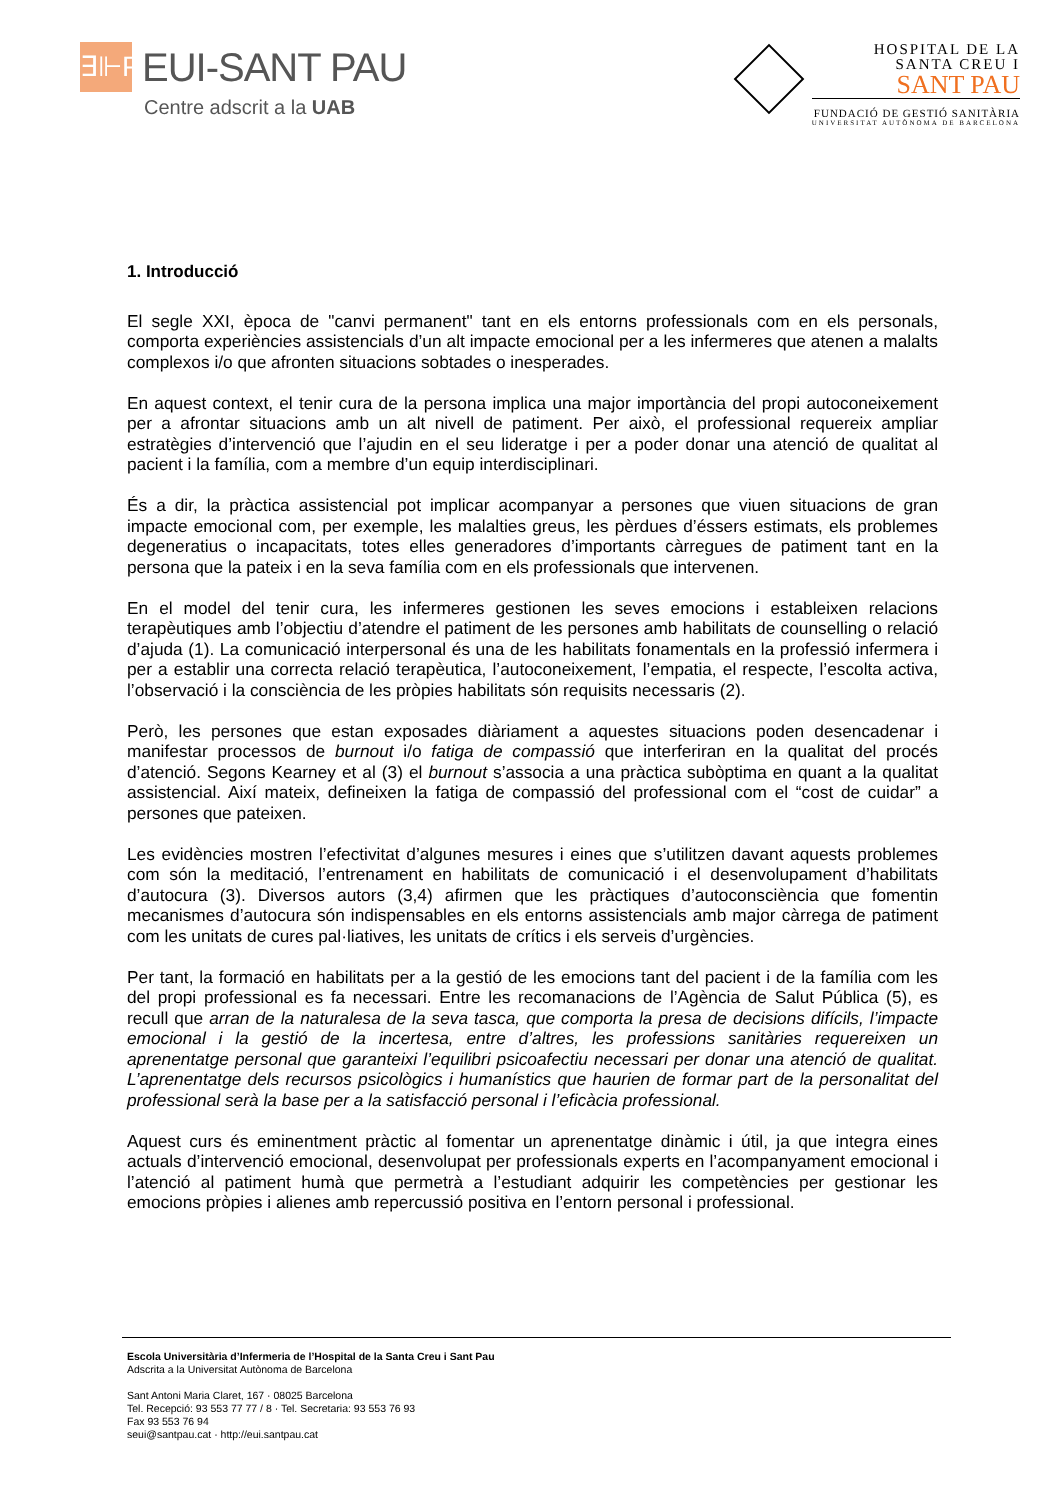∃⊩P
EUI-SANT PAU
Centre adscrit a la UAB
HOSPITAL DE LA
SANTA CREU I
SANT PAU
FUNDACIÓ DE GESTIÓ SANITÀRIA
UNIVERSITAT AUTÒNOMA DE BARCELONA
1. Introducció
El segle XXI, època de "canvi permanent" tant en els entorns professionals com en els personals, comporta experiències assistencials d’un alt impacte emocional per a les infermeres que atenen a malalts complexos i/o que afronten situacions sobtades o inesperades.
En aquest context, el tenir cura de la persona implica una major importància del propi autoconeixement per a afrontar situacions amb un alt nivell de patiment. Per això, el professional requereix ampliar estratègies d’intervenció que l’ajudin en el seu lideratge i per a poder donar una atenció de qualitat al pacient i la família, com a membre d’un equip interdisciplinari.
És a dir, la pràctica assistencial pot implicar acompanyar a persones que viuen situacions de gran impacte emocional com, per exemple, les malalties greus, les pèrdues d’éssers estimats, els problemes degeneratius o incapacitats, totes elles generadores d’importants càrregues de patiment tant en la persona que la pateix i en la seva família com en els professionals que intervenen.
En el model del tenir cura, les infermeres gestionen les seves emocions i estableixen relacions terapèutiques amb l’objectiu d’atendre el patiment de les persones amb habilitats de counselling o relació d’ajuda (1). La comunicació interpersonal és una de les habilitats fonamentals en la professió infermera i per a establir una correcta relació terapèutica, l’autoconeixement, l’empatia, el respecte, l’escolta activa, l’observació i la consciència de les pròpies habilitats són requisits necessaris (2).
Però, les persones que estan exposades diàriament a aquestes situacions poden desencadenar i manifestar processos de burnout i/o fatiga de compassió que interferiran en la qualitat del procés d’atenció. Segons Kearney et al (3) el burnout s’associa a una pràctica subòptima en quant a la qualitat assistencial. Així mateix, defineixen la fatiga de compassió del professional com el “cost de cuidar” a persones que pateixen.
Les evidències mostren l’efectivitat d’algunes mesures i eines que s’utilitzen davant aquests problemes com són la meditació, l’entrenament en habilitats de comunicació i el desenvolupament d’habilitats d’autocura (3). Diversos autors (3,4) afirmen que les pràctiques d’autoconsciència que fomentin mecanismes d’autocura són indispensables en els entorns assistencials amb major càrrega de patiment com les unitats de cures pal·liatives, les unitats de crítics i els serveis d’urgències.
Per tant, la formació en habilitats per a la gestió de les emocions tant del pacient i de la família com les del propi professional es fa necessari. Entre les recomanacions de l’Agència de Salut Pública (5), es recull que arran de la naturalesa de la seva tasca, que comporta la presa de decisions difícils, l’impacte emocional i la gestió de la incertesa, entre d’altres, les professions sanitàries requereixen un aprenentatge personal que garanteixi l’equilibri psicoafectiu necessari per donar una atenció de qualitat. L’aprenentatge dels recursos psicològics i humanístics que haurien de formar part de la personalitat del professional serà la base per a la satisfacció personal i l’eficàcia professional.
Aquest curs és eminentment pràctic al fomentar un aprenentatge dinàmic i útil, ja que integra eines actuals d’intervenció emocional, desenvolupat per professionals experts en l’acompanyament emocional i l’atenció al patiment humà que permetrà a l’estudiant adquirir les competències per gestionar les emocions pròpies i alienes amb repercussió positiva en l’entorn personal i professional.
Escola Universitària d’Infermeria de l’Hospital de la Santa Creu i Sant Pau
Adscrita a la Universitat Autònoma de Barcelona
Sant Antoni Maria Claret, 167 · 08025 Barcelona
Tel. Recepció: 93 553 77 77 / 8 · Tel. Secretaria: 93 553 76 93
Fax 93 553 76 94
seui@santpau.cat · http://eui.santpau.cat